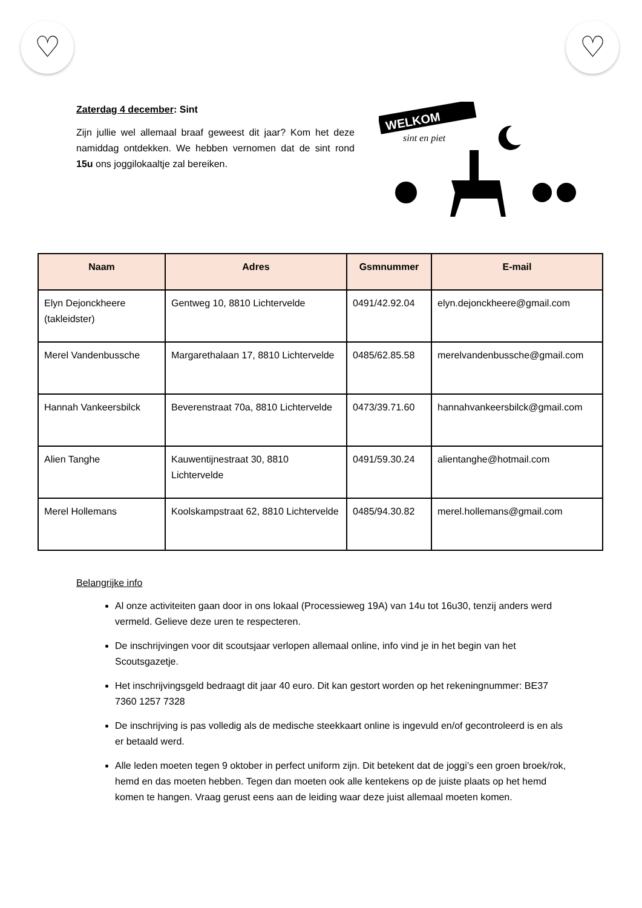♡ ♡
Zaterdag 4 december: Sint
Zijn jullie wel allemaal braaf geweest dit jaar? Kom het deze namiddag ontdekken. We hebben vernomen dat de sint rond 15u ons joggilokaaltje zal bereiken.
WELKOM
sint en piet
| Naam | Adres | Gsmnummer | E-mail |
| --- | --- | --- | --- |
| Elyn Dejonckheere (takleidster) | Gentweg 10, 8810 Lichtervelde | 0491/42.92.04 | elyn.dejonckheere@gmail.com |
| Merel Vandenbussche | Margarethalaan 17, 8810 Lichtervelde | 0485/62.85.58 | merelvandenbussche@gmail.com |
| Hannah Vankeersbilck | Beverenstraat 70a, 8810 Lichtervelde | 0473/39.71.60 | hannahvankeersbilck@gmail.com |
| Alien Tanghe | Kauwentijnestraat 30, 8810 Lichtervelde | 0491/59.30.24 | alientanghe@hotmail.com |
| Merel Hollemans | Koolskampstraat 62, 8810 Lichtervelde | 0485/94.30.82 | merel.hollemans@gmail.com |
Belangrijke info
Al onze activiteiten gaan door in ons lokaal (Processieweg 19A) van 14u tot 16u30, tenzij anders werd vermeld. Gelieve deze uren te respecteren.
De inschrijvingen voor dit scoutsjaar verlopen allemaal online, info vind je in het begin van het Scoutsgazetje.
Het inschrijvingsgeld bedraagt dit jaar 40 euro. Dit kan gestort worden op het rekeningnummer: BE37 7360 1257 7328
De inschrijving is pas volledig als de medische steekkaart online is ingevuld en/of gecontroleerd is en als er betaald werd.
Alle leden moeten tegen 9 oktober in perfect uniform zijn. Dit betekent dat de joggi’s een groen broek/rok, hemd en das moeten hebben. Tegen dan moeten ook alle kentekens op de juiste plaats op het hemd komen te hangen. Vraag gerust eens aan de leiding waar deze juist allemaal moeten komen.